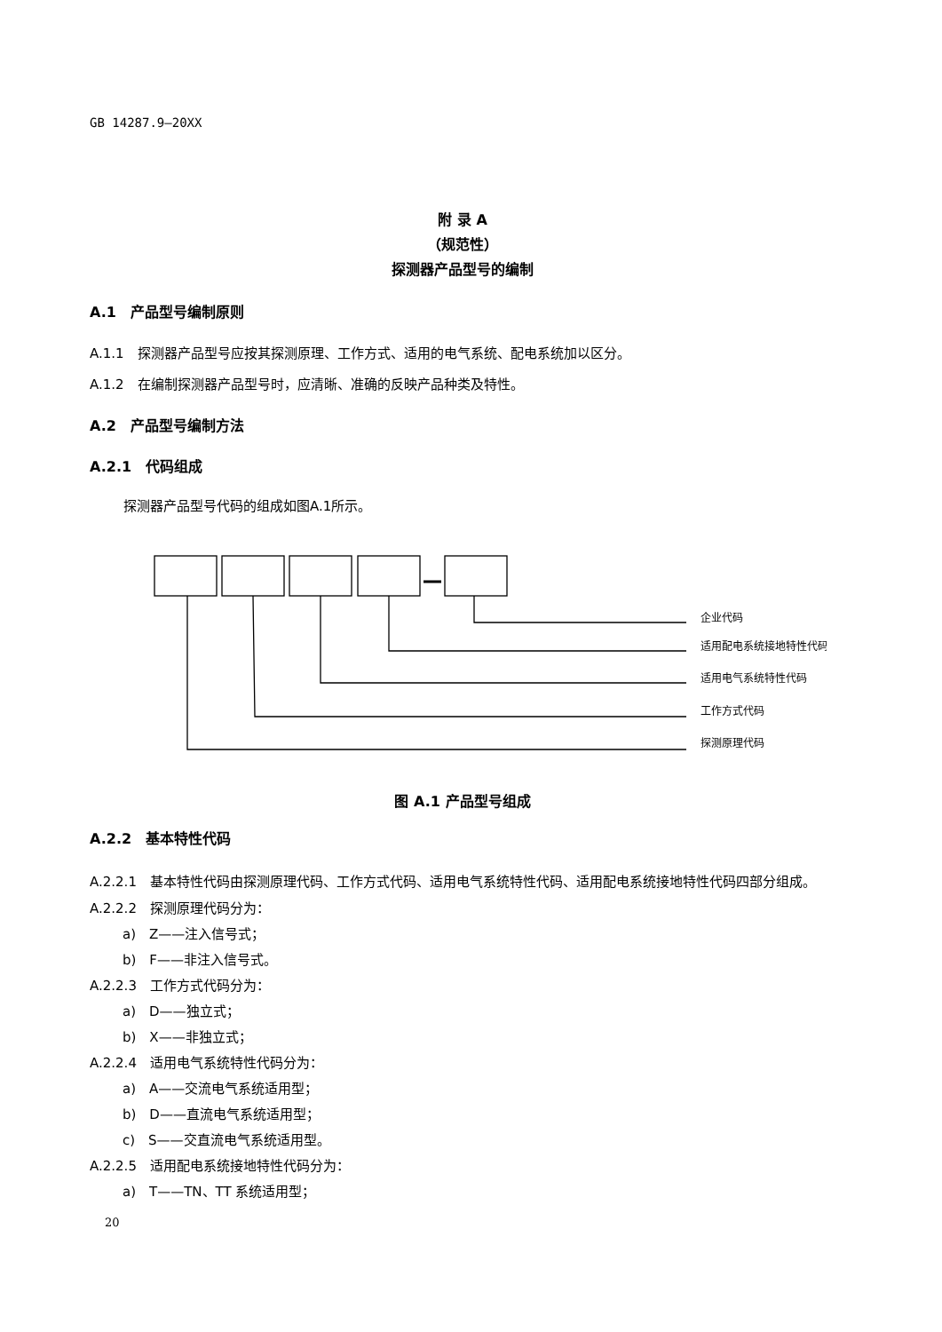GB 14287.9—20XX
附 录 A
（规范性）
探测器产品型号的编制
A.1　产品型号编制原则
A.1.1　探测器产品型号应按其探测原理、工作方式、适用的电气系统、配电系统加以区分。
A.1.2　在编制探测器产品型号时，应清晰、准确的反映产品种类及特性。
A.2　产品型号编制方法
A.2.1　代码组成
探测器产品型号代码的组成如图A.1所示。
企业代码
适用配电系统接地特性代码
适用电气系统特性代码
工作方式代码
探测原理代码
图 A.1 产品型号组成
A.2.2　基本特性代码
A.2.2.1　基本特性代码由探测原理代码、工作方式代码、适用电气系统特性代码、适用配电系统接地特性代码四部分组成。
A.2.2.2　探测原理代码分为：
a)　Z——注入信号式；
b)　F——非注入信号式。
A.2.2.3　工作方式代码分为：
a)　D——独立式；
b)　X——非独立式；
A.2.2.4　适用电气系统特性代码分为：
a)　A——交流电气系统适用型；
b)　D——直流电气系统适用型；
c)　S——交直流电气系统适用型。
A.2.2.5　适用配电系统接地特性代码分为：
a)　T——TN、TT 系统适用型；
20